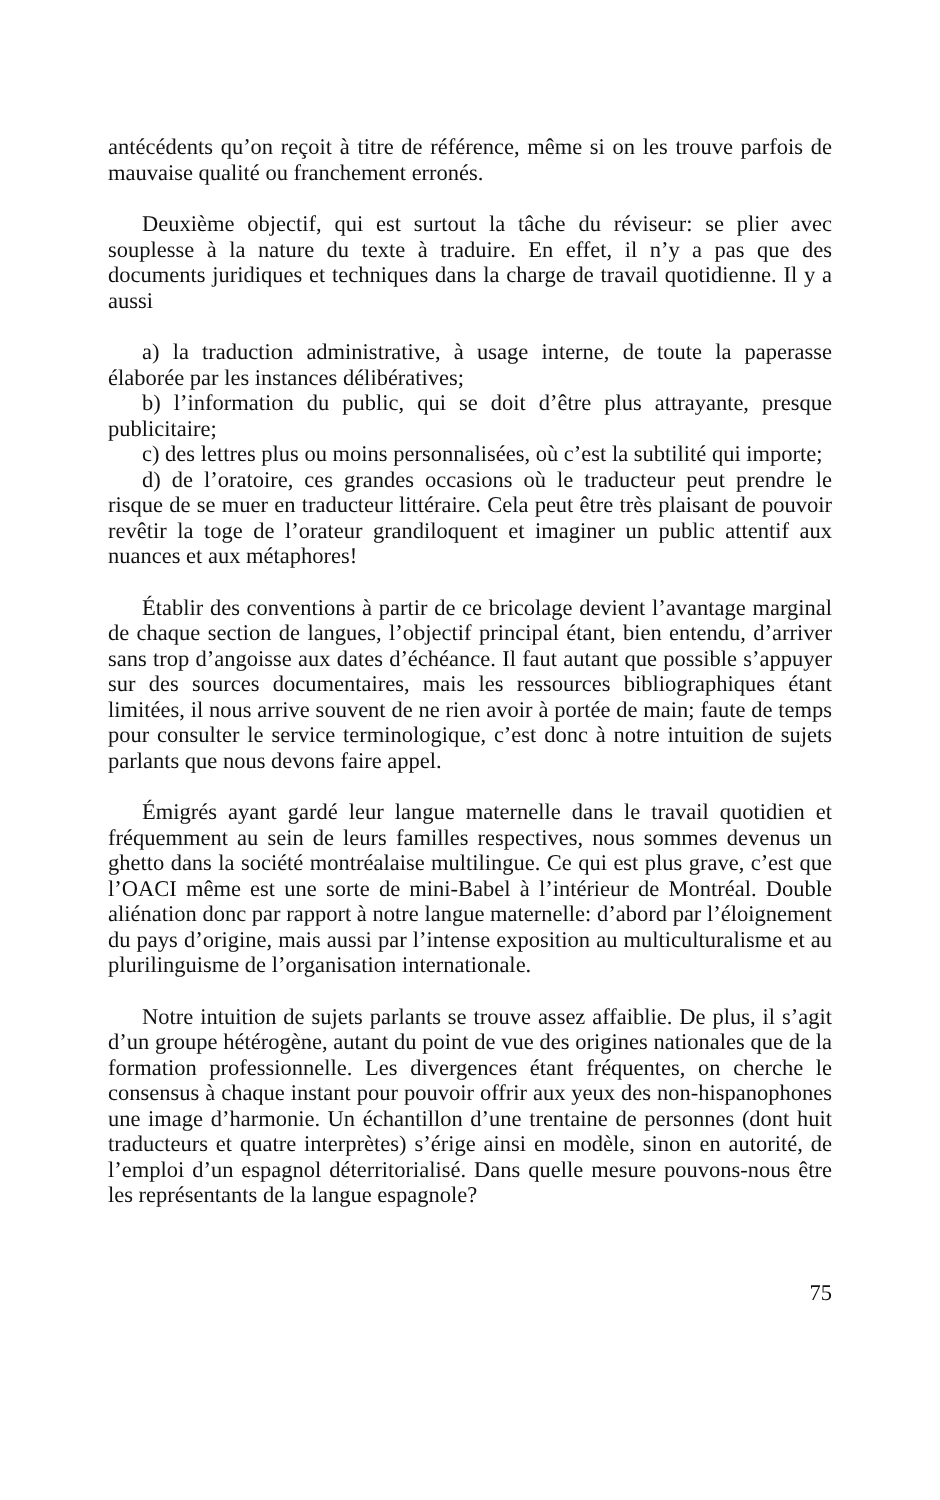antécédents qu’on reçoit à titre de référence, même si on les trouve parfois de mauvaise qualité ou franchement erronés.
Deuxième objectif, qui est surtout la tâche du réviseur: se plier avec souplesse à la nature du texte à traduire. En effet, il n’y a pas que des documents juridiques et techniques dans la charge de travail quotidienne. Il y a aussi
a) la traduction administrative, à usage interne, de toute la paperasse élaborée par les instances délibératives;
b) l’information du public, qui se doit d’être plus attrayante, presque publicitaire;
c) des lettres plus ou moins personnalisées, où c’est la subtilité qui importe;
d) de l’oratoire, ces grandes occasions où le traducteur peut prendre le risque de se muer en traducteur littéraire. Cela peut être très plaisant de pouvoir revêtir la toge de l’orateur grandiloquent et imaginer un public attentif aux nuances et aux métaphores!
Établir des conventions à partir de ce bricolage devient l’avantage marginal de chaque section de langues, l’objectif principal étant, bien entendu, d’arriver sans trop d’angoisse aux dates d’échéance. Il faut autant que possible s’appuyer sur des sources documentaires, mais les ressources bibliographiques étant limitées, il nous arrive souvent de ne rien avoir à portée de main; faute de temps pour consulter le service terminologique, c’est donc à notre intuition de sujets parlants que nous devons faire appel.
Émigrés ayant gardé leur langue maternelle dans le travail quotidien et fréquemment au sein de leurs familles respectives, nous sommes devenus un ghetto dans la société montréalaise multilingue. Ce qui est plus grave, c’est que l’OACI même est une sorte de mini-Babel à l’intérieur de Montréal. Double aliénation donc par rapport à notre langue maternelle: d’abord par l’éloignement du pays d’origine, mais aussi par l’intense exposition au multiculturalisme et au plurilinguisme de l’organisation internationale.
Notre intuition de sujets parlants se trouve assez affaiblie. De plus, il s’agit d’un groupe hétérogène, autant du point de vue des origines nationales que de la formation professionnelle. Les divergences étant fréquentes, on cherche le consensus à chaque instant pour pouvoir offrir aux yeux des non-hispanophones une image d’harmonie. Un échantillon d’une trentaine de personnes (dont huit traducteurs et quatre interprètes) s’érige ainsi en modèle, sinon en autorité, de l’emploi d’un espagnol déterritorialisé. Dans quelle mesure pouvons-nous être les représentants de la langue espagnole?
75